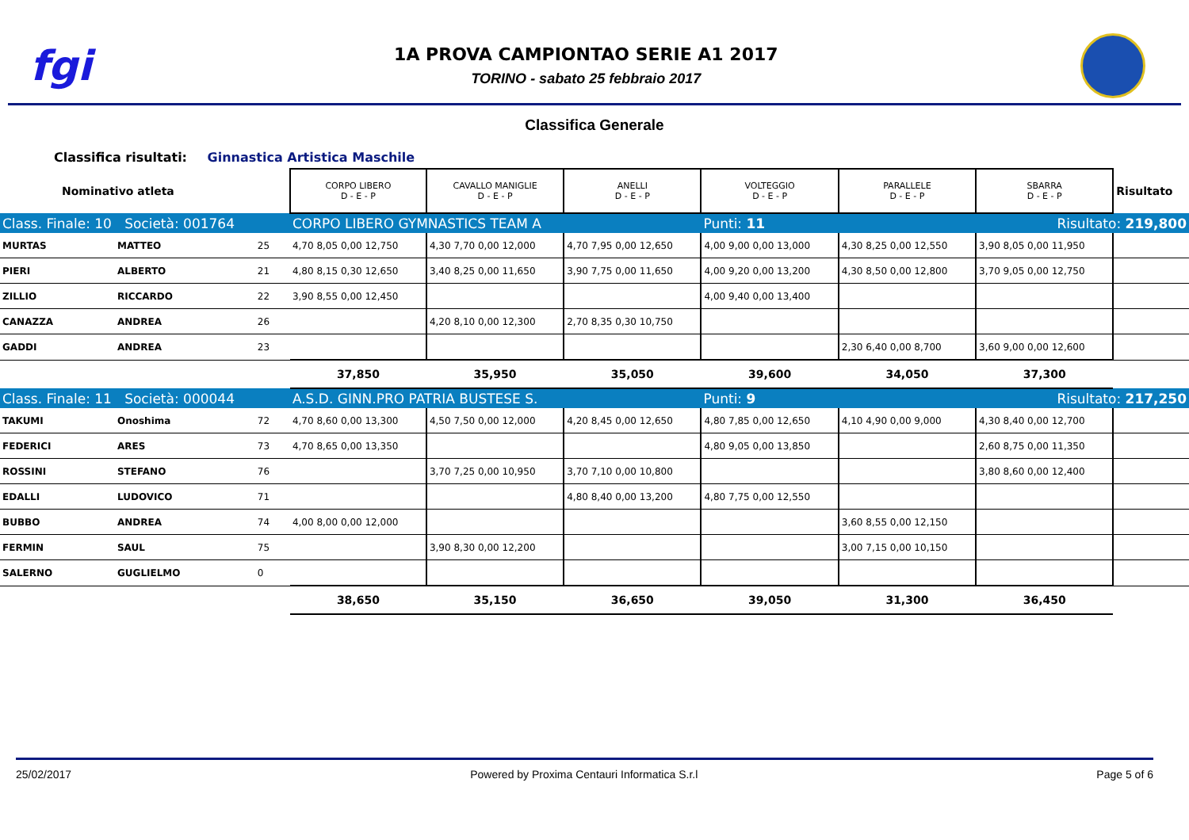fgi
1A PROVA CAMPIONTAO SERIE A1 2017
TORINO - sabato 25 febbraio 2017
Classifica Generale
Classifica risultati: Ginnastica Artistica Maschile
| Nominativo atleta | | | CORPO LIBERO D - E - P | CAVALLO MANIGLIE D - E - P | ANELLI D - E - P | VOLTEGGIO D - E - P | PARALLELE D - E - P | SBARRA D - E - P | Risultato |
| Class. Finale: 10 Società: 001764 | | | CORPO LIBERO GYMNASTICS TEAM A | | | Punti: 11 | | Risultato: 219,800 | |
| MURTAS | MATTEO | 25 | 4,70 8,05 0,00 12,750 | 4,30 7,70 0,00 12,000 | 4,70 7,95 0,00 12,650 | 4,00 9,00 0,00 13,000 | 4,30 8,25 0,00 12,550 | 3,90 8,05 0,00 11,950 | |
| PIERI | ALBERTO | 21 | 4,80 8,15 0,30 12,650 | 3,40 8,25 0,00 11,650 | 3,90 7,75 0,00 11,650 | 4,00 9,20 0,00 13,200 | 4,30 8,50 0,00 12,800 | 3,70 9,05 0,00 12,750 | |
| ZILLIO | RICCARDO | 22 | 3,90 8,55 0,00 12,450 | | | 4,00 9,40 0,00 13,400 | | | |
| CANAZZA | ANDREA | 26 | | 4,20 8,10 0,00 12,300 | 2,70 8,35 0,30 10,750 | | | | |
| GADDI | ANDREA | 23 | | | | | 2,30 6,40 0,00 8,700 | 3,60 9,00 0,00 12,600 | |
| | | | 37,850 | 35,950 | 35,050 | 39,600 | 34,050 | 37,300 | |
| Class. Finale: 11 Società: 000044 | | | A.S.D. GINN.PRO PATRIA BUSTESE S. | | | Punti: 9 | | Risultato: 217,250 | |
| TAKUMI | Onoshima | 72 | 4,70 8,60 0,00 13,300 | 4,50 7,50 0,00 12,000 | 4,20 8,45 0,00 12,650 | 4,80 7,85 0,00 12,650 | 4,10 4,90 0,00 9,000 | 4,30 8,40 0,00 12,700 | |
| FEDERICI | ARES | 73 | 4,70 8,65 0,00 13,350 | | | 4,80 9,05 0,00 13,850 | | 2,60 8,75 0,00 11,350 | |
| ROSSINI | STEFANO | 76 | | 3,70 7,25 0,00 10,950 | 3,70 7,10 0,00 10,800 | | | 3,80 8,60 0,00 12,400 | |
| EDALLI | LUDOVICO | 71 | | | 4,80 8,40 0,00 13,200 | 4,80 7,75 0,00 12,550 | | | |
| BUBBO | ANDREA | 74 | 4,00 8,00 0,00 12,000 | | | | 3,60 8,55 0,00 12,150 | | |
| FERMIN | SAUL | 75 | | 3,90 8,30 0,00 12,200 | | | 3,00 7,15 0,00 10,150 | | |
| SALERNO | GUGLIELMO | 0 | | | | | | | |
| | | | 38,650 | 35,150 | 36,650 | 39,050 | 31,300 | 36,450 | |
25/02/2017 Powered by Proxima Centauri Informatica S.r.l Page 5 of 6